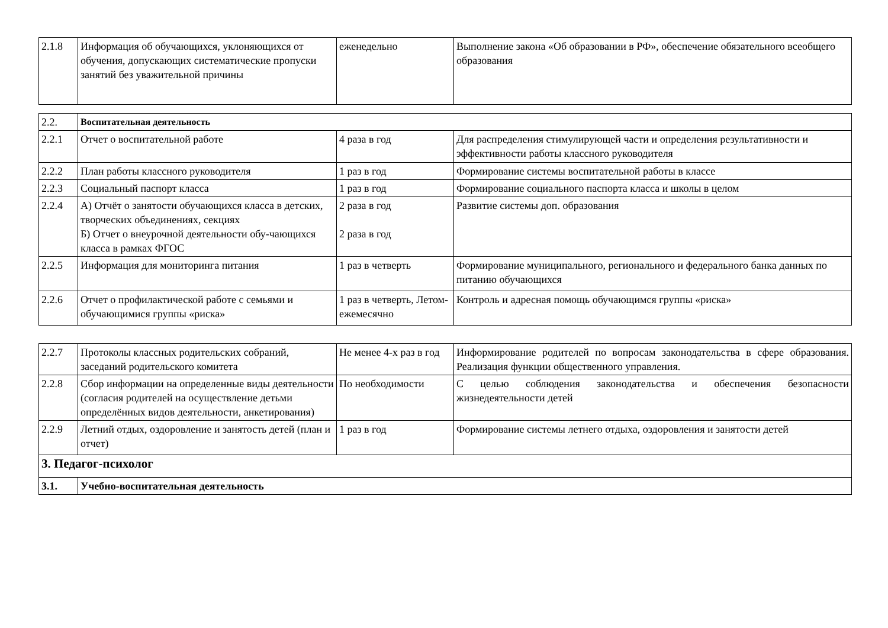| 2.1.8 | Информация об обучающихся, уклоняющихся от обучения, допускающих систематические пропуски занятий без уважительной причины | еженедельно | Выполнение закона «Об образовании в РФ», обеспечение обязательного всеобщего образования |
| 2.2. | Воспитательная деятельность | | |
| 2.2.1 | Отчет о воспитательной работе | 4 раза в год | Для распределения стимулирующей части и определения результативности и эффективности работы классного руководителя |
| 2.2.2 | План работы классного руководителя | 1 раз в год | Формирование системы воспитательной работы в классе |
| 2.2.3 | Социальный паспорт класса | 1 раз в год | Формирование социального паспорта класса и школы в целом |
| 2.2.4 | А) Отчёт о занятости обучающихся класса в детских, творческих объединениях, секциях Б) Отчет о внеурочной деятельности обу-чающихся класса в рамках ФГОС | 2 раза в год 2 раза в год | Развитие системы доп. образования |
| 2.2.5 | Информация для мониторинга питания | 1 раз в четверть | Формирование муниципального, регионального и федерального банка данных по питанию обучающихся |
| 2.2.6 | Отчет о профилактической работе с семьями и обучающимися группы «риска» | 1 раз в четверть, Летом-ежемесячно | Контроль и адресная помощь обучающимся группы «риска» |
| 2.2.7 | Протоколы классных родительских собраний, заседаний родительского комитета | Не менее 4-х раз в год | Информирование родителей по вопросам законодательства в сфере образования. Реализация функции общественного управления. |
| 2.2.8 | Сбор информации на определенные виды деятельности (согласия родителей на осуществление детьми определённых видов деятельности, анкетирования) | По необходимости | С целью соблюдения законодательства и обеспечения безопасности жизнедеятельности детей |
| 2.2.9 | Летний отдых, оздоровление и занятость детей (план и отчет) | 1 раз в год | Формирование системы летнего отдыха, оздоровления и занятости детей |
| 3. Педагог-психолог | | | |
| 3.1. | Учебно-воспитательная деятельность | | |